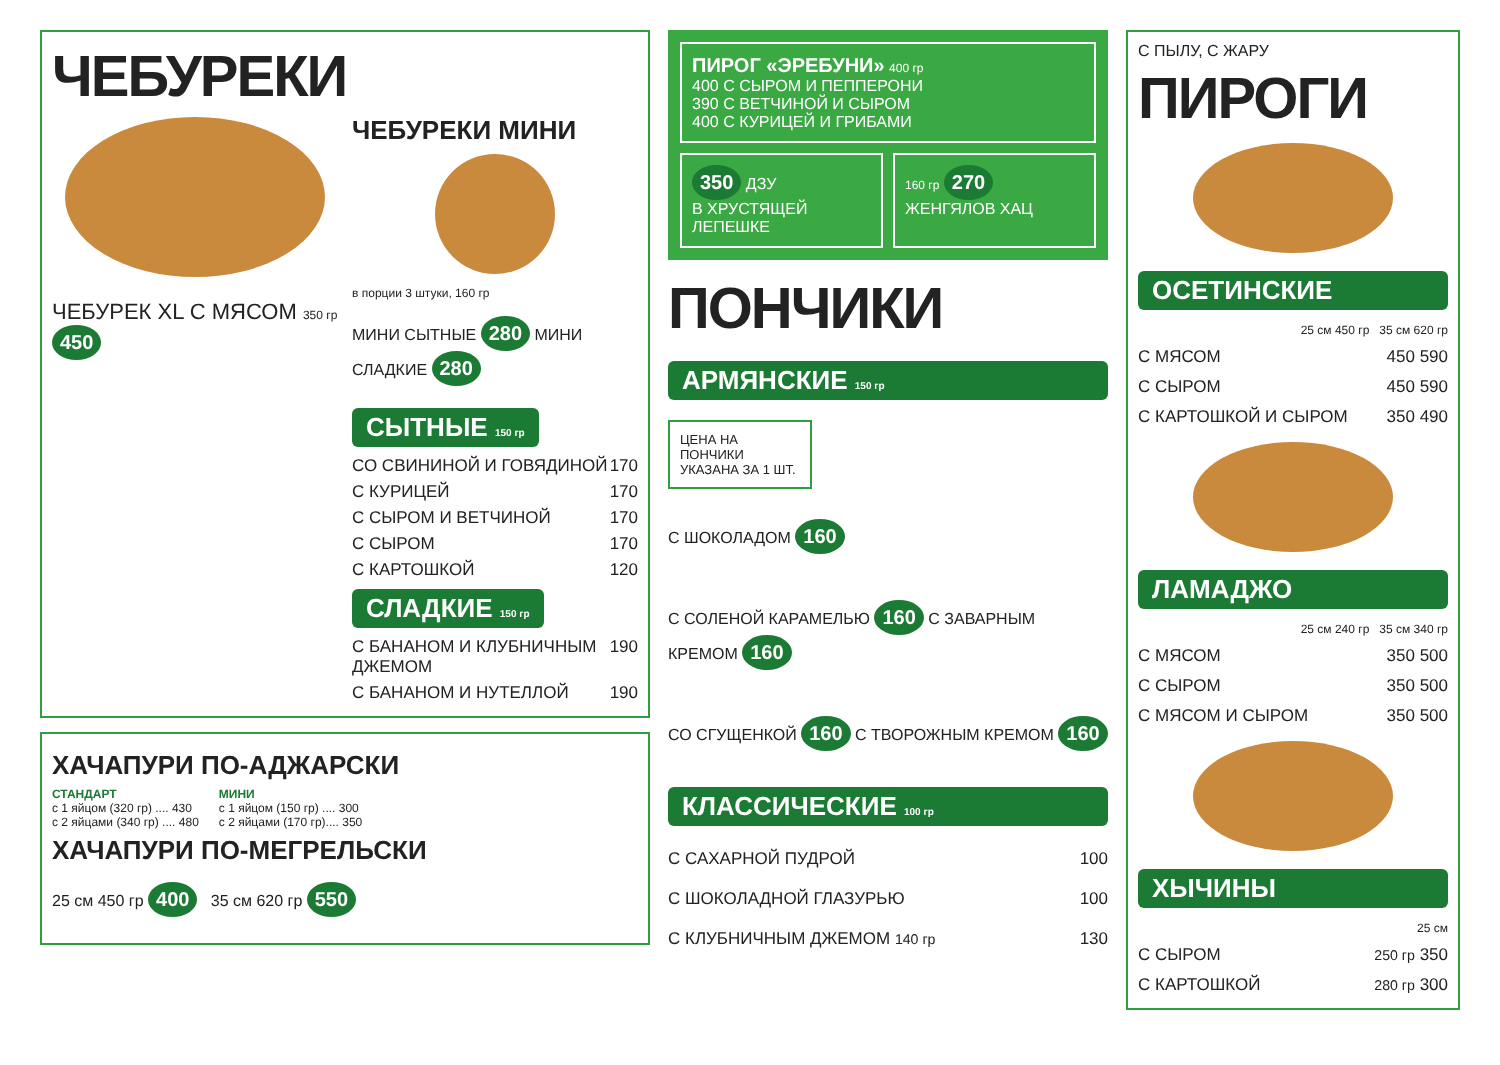ЧЕБУРЕКИ
ЧЕБУРЕК XL С МЯСОМ 350 гр 450
ЧЕБУРЕКИ МИНИ
в порции 3 штуки, 160 гр
МИНИ СЫТНЫЕ 280 МИНИ СЛАДКИЕ 280
СЫТНЫЕ 150 гр
СО СВИНИНОЙ И ГОВЯДИНОЙ 170
С КУРИЦЕЙ 170
С СЫРОМ И ВЕТЧИНОЙ 170
С СЫРОМ 170
С КАРТОШКОЙ 120
СЛАДКИЕ 150 гр
С БАНАНОМ И КЛУБНИЧНЫМ ДЖЕМОМ 190
С БАНАНОМ И НУТЕЛЛОЙ 190
ХАЧАПУРИ ПО-АДЖАРСКИ
СТАНДАРТ
с 1 яйцом (320 гр) .... 430
с 2 яйцами (340 гр) .... 480
МИНИ
с 1 яйцом (150 гр) .... 300
с 2 яйцами (170 гр).... 350
ХАЧАПУРИ ПО-МЕГРЕЛЬСКИ
25 см 450 гр 400 35 см 620 гр 550
ПИРОГ «ЭРЕБУНИ» 400 гр
400 С СЫРОМ И ПЕППЕРОНИ
390 С ВЕТЧИНОЙ И СЫРОМ
400 С КУРИЦЕЙ И ГРИБАМИ
350 ДЗУ
В ХРУСТЯЩЕЙ ЛЕПЕШКЕ
160 гр 270
ЖЕНГЯЛОВ ХАЦ
ПОНЧИКИ
АРМЯНСКИЕ 150 гр
ЦЕНА НА ПОНЧИКИ УКАЗАНА ЗА 1 ШТ.
С ШОКОЛАДОМ 160
С СОЛЕНОЙ КАРАМЕЛЬЮ 160 С ЗАВАРНЫМ КРЕМОМ 160
СО СГУЩЕНКОЙ 160 С ТВОРОЖНЫМ КРЕМОМ 160
КЛАССИЧЕСКИЕ 100 гр
С САХАРНОЙ ПУДРОЙ 100
С ШОКОЛАДНОЙ ГЛАЗУРЬЮ 100
С КЛУБНИЧНЫМ ДЖЕМОМ 140 гр 130
С ПЫЛУ, С ЖАРУ
ПИРОГИ
ОСЕТИНСКИЕ
25 см 450 гр 35 см 620 гр
С МЯСОМ 450 590
С СЫРОМ 450 590
С КАРТОШКОЙ И СЫРОМ 350 490
ЛАМАДЖО
25 см 240 гр 35 см 340 гр
С МЯСОМ 350 500
С СЫРОМ 350 500
С МЯСОМ И СЫРОМ 350 500
ХЫЧИНЫ
25 см
С СЫРОМ 250 гр 350
С КАРТОШКОЙ 280 гр 300